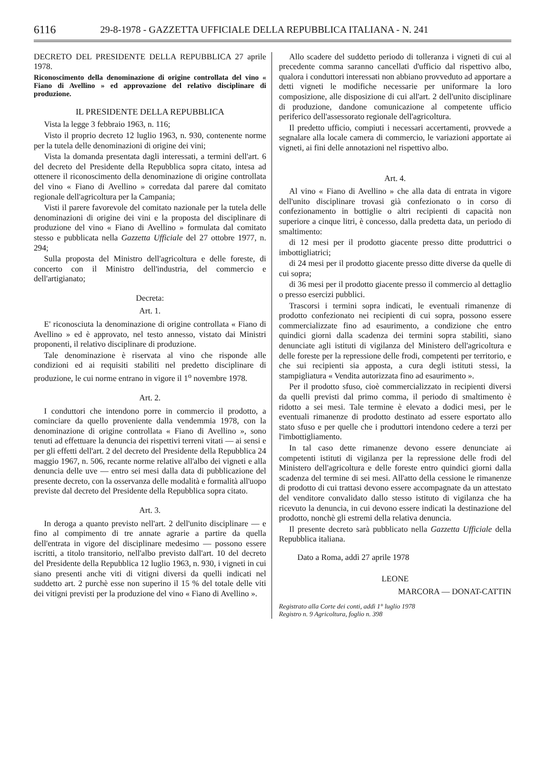6116 29-8-1978 - GAZZETTA UFFICIALE DELLA REPUBBLICA ITALIANA - N. 241
DECRETO DEL PRESIDENTE DELLA REPUBBLICA 27 aprile 1978.
Riconoscimento della denominazione di origine controllata del vino « Fiano di Avellino » ed approvazione del relativo disciplinare di produzione.
IL PRESIDENTE DELLA REPUBBLICA
Vista la legge 3 febbraio 1963, n. 116;
Visto il proprio decreto 12 luglio 1963, n. 930, contenente norme per la tutela delle denominazioni di origine dei vini;
Vista la domanda presentata dagli interessati, a termini dell'art. 6 del decreto del Presidente della Repubblica sopra citato, intesa ad ottenere il riconoscimento della denominazione di origine controllata del vino « Fiano di Avellino » corredata dal parere dal comitato regionale dell'agricoltura per la Campania;
Visti il parere favorevole del comitato nazionale per la tutela delle denominazioni di origine dei vini e la proposta del disciplinare di produzione del vino « Fiano di Avellino » formulata dal comitato stesso e pubblicata nella Gazzetta Ufficiale del 27 ottobre 1977, n. 294;
Sulla proposta del Ministro dell'agricoltura e delle foreste, di concerto con il Ministro dell'industria, del commercio e dell'artigianato;
Decreta:
Art. 1.
E' riconosciuta la denominazione di origine controllata « Fiano di Avellino » ed è approvato, nel testo annesso, vistato dai Ministri proponenti, il relativo disciplinare di produzione.
Tale denominazione è riservata al vino che risponde alle condizioni ed ai requisiti stabiliti nel predetto disciplinare di produzione, le cui norme entrano in vigore il 1<sup>o</sup> novembre 1978.
Art. 2.
I conduttori che intendono porre in commercio il prodotto, a cominciare da quello proveniente dalla vendemmia 1978, con la denominazione di origine controllata « Fiano di Avellino », sono tenuti ad effettuare la denuncia dei rispettivi terreni vitati — ai sensi e per gli effetti dell'art. 2 del decreto del Presidente della Repubblica 24 maggio 1967, n. 506, recante norme relative all'albo dei vigneti e alla denuncia delle uve — entro sei mesi dalla data di pubblicazione del presente decreto, con la osservanza delle modalità e formalità all'uopo previste dal decreto del Presidente della Repubblica sopra citato.
Art. 3.
In deroga a quanto previsto nell'art. 2 dell'unito disciplinare — e fino al compimento di tre annate agrarie a partire da quella dell'entrata in vigore del disciplinare medesimo — possono essere iscritti, a titolo transitorio, nell'albo previsto dall'art. 10 del decreto del Presidente della Repubblica 12 luglio 1963, n. 930, i vigneti in cui siano presenti anche viti di vitigni diversi da quelli indicati nel suddetto art. 2 purchè esse non superino il 15 % del totale delle viti dei vitigni previsti per la produzione del vino « Fiano di Avellino ».
Allo scadere del suddetto periodo di tolleranza i vigneti di cui al precedente comma saranno cancellati d'ufficio dal rispettivo albo, qualora i conduttori interessati non abbiano provveduto ad apportare a detti vigneti le modifiche necessarie per uniformare la loro composizione, alle disposizione di cui all'art. 2 dell'unito disciplinare di produzione, dandone comunicazione al competente ufficio periferico dell'assessorato regionale dell'agricoltura.
Il predetto ufficio, compiuti i necessari accertamenti, provvede a segnalare alla locale camera di commercio, le variazioni apportate ai vigneti, ai fini delle annotazioni nel rispettivo albo.
Art. 4.
Al vino « Fiano di Avellino » che alla data di entrata in vigore dell'unito disciplinare trovasi già confezionato o in corso di confezionamento in bottiglie o altri recipienti di capacità non superiore a cinque litri, è concesso, dalla predetta data, un periodo di smaltimento:
di 12 mesi per il prodotto giacente presso ditte produttrici o imbottigliatrici;
di 24 mesi per il prodotto giacente presso ditte diverse da quelle di cui sopra;
di 36 mesi per il prodotto giacente presso il commercio al dettaglio o presso esercizi pubblici.
Trascorsi i termini sopra indicati, le eventuali rimanenze di prodotto confezionato nei recipienti di cui sopra, possono essere commercializzate fino ad esaurimento, a condizione che entro quindici giorni dalla scadenza dei termini sopra stabiliti, siano denunciate agli istituti di vigilanza del Ministero dell'agricoltura e delle foreste per la repressione delle frodi, competenti per territorio, e che sui recipienti sia apposta, a cura degli istituti stessi, la stampigliatura « Vendita autorizzata fino ad esaurimento ».
Per il prodotto sfuso, cioè commercializzato in recipienti diversi da quelli previsti dal primo comma, il periodo di smaltimento è ridotto a sei mesi. Tale termine è elevato a dodici mesi, per le eventuali rimanenze di prodotto destinato ad essere esportato allo stato sfuso e per quelle che i produttori intendono cedere a terzi per l'imbottigliamento.
In tal caso dette rimanenze devono essere denunciate ai competenti istituti di vigilanza per la repressione delle frodi del Ministero dell'agricoltura e delle foreste entro quindici giorni dalla scadenza del termine di sei mesi. All'atto della cessione le rimanenze di prodotto di cui trattasi devono essere accompagnate da un attestato del venditore convalidato dallo stesso istituto di vigilanza che ha ricevuto la denuncia, in cui devono essere indicati la destinazione del prodotto, nonchè gli estremi della relativa denuncia.
Il presente decreto sarà pubblicato nella Gazzetta Ufficiale della Repubblica italiana.
Dato a Roma, addì 27 aprile 1978
LEONE
MARCORA — DONAT-CATTIN
Registrato alla Corte dei conti, addì 1° luglio 1978
Registro n. 9 Agricoltura, foglio n. 398